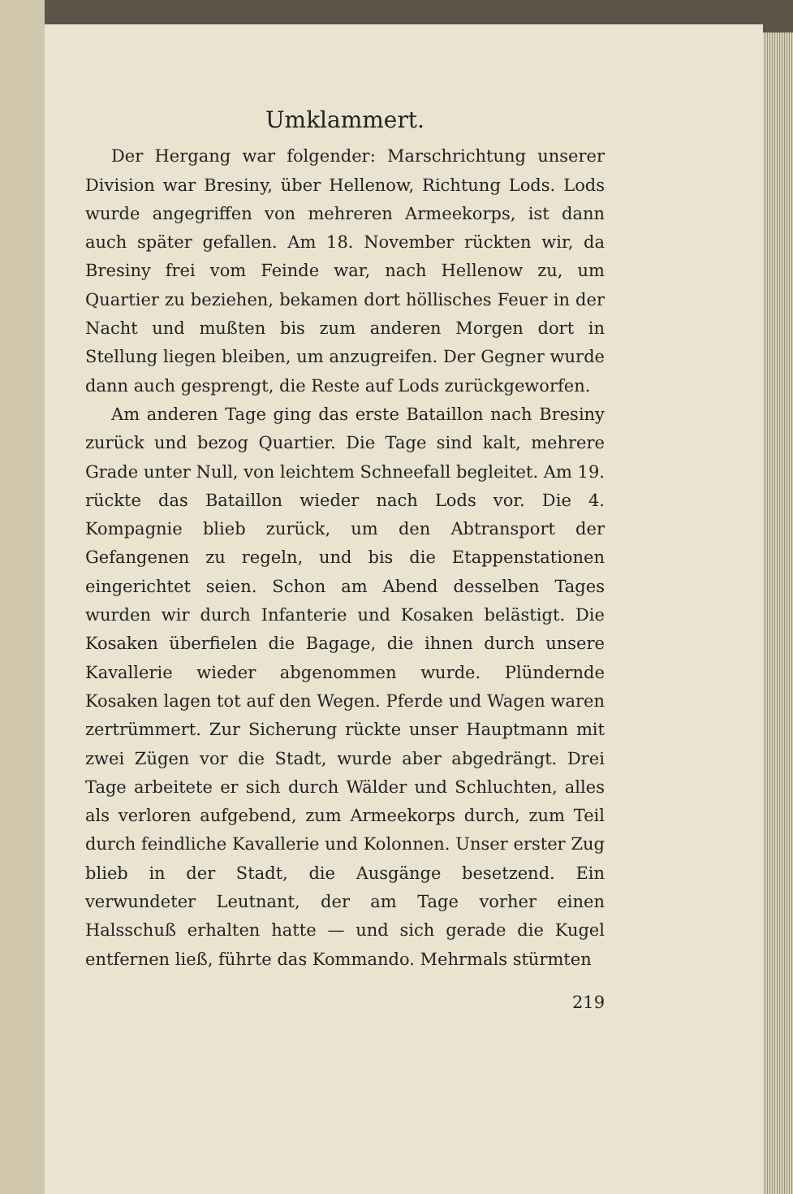Umklammert.
Der Hergang war folgender: Marschrichtung unserer Division war Bresiny, über Hellenow, Richtung Lods. Lods wurde angegriffen von mehreren Armeekorps, ist dann auch später gefallen. Am 18. November rückten wir, da Bresiny frei vom Feinde war, nach Hellenow zu, um Quartier zu beziehen, bekamen dort höllisches Feuer in der Nacht und mußten bis zum anderen Morgen dort in Stellung liegen bleiben, um anzugreifen. Der Gegner wurde dann auch gesprengt, die Reste auf Lods zurückgeworfen.
Am anderen Tage ging das erste Bataillon nach Bresiny zurück und bezog Quartier. Die Tage sind kalt, mehrere Grade unter Null, von leichtem Schneefall begleitet. Am 19. rückte das Bataillon wieder nach Lods vor. Die 4. Kompagnie blieb zurück, um den Abtransport der Gefangenen zu regeln, und bis die Etappenstationen eingerichtet seien. Schon am Abend desselben Tages wurden wir durch Infanterie und Kosaken belästigt. Die Kosaken überfielen die Bagage, die ihnen durch unsere Kavallerie wieder abgenommen wurde. Plündernde Kosaken lagen tot auf den Wegen. Pferde und Wagen waren zertrümmert. Zur Sicherung rückte unser Hauptmann mit zwei Zügen vor die Stadt, wurde aber abgedrängt. Drei Tage arbeitete er sich durch Wälder und Schluchten, alles als verloren aufgebend, zum Armeekorps durch, zum Teil durch feindliche Kavallerie und Kolonnen. Unser erster Zug blieb in der Stadt, die Ausgänge besetzend. Ein verwundeter Leutnant, der am Tage vorher einen Halsschuß erhalten hatte — und sich gerade die Kugel entfernen ließ, führte das Kommando. Mehrmals stürmten
219